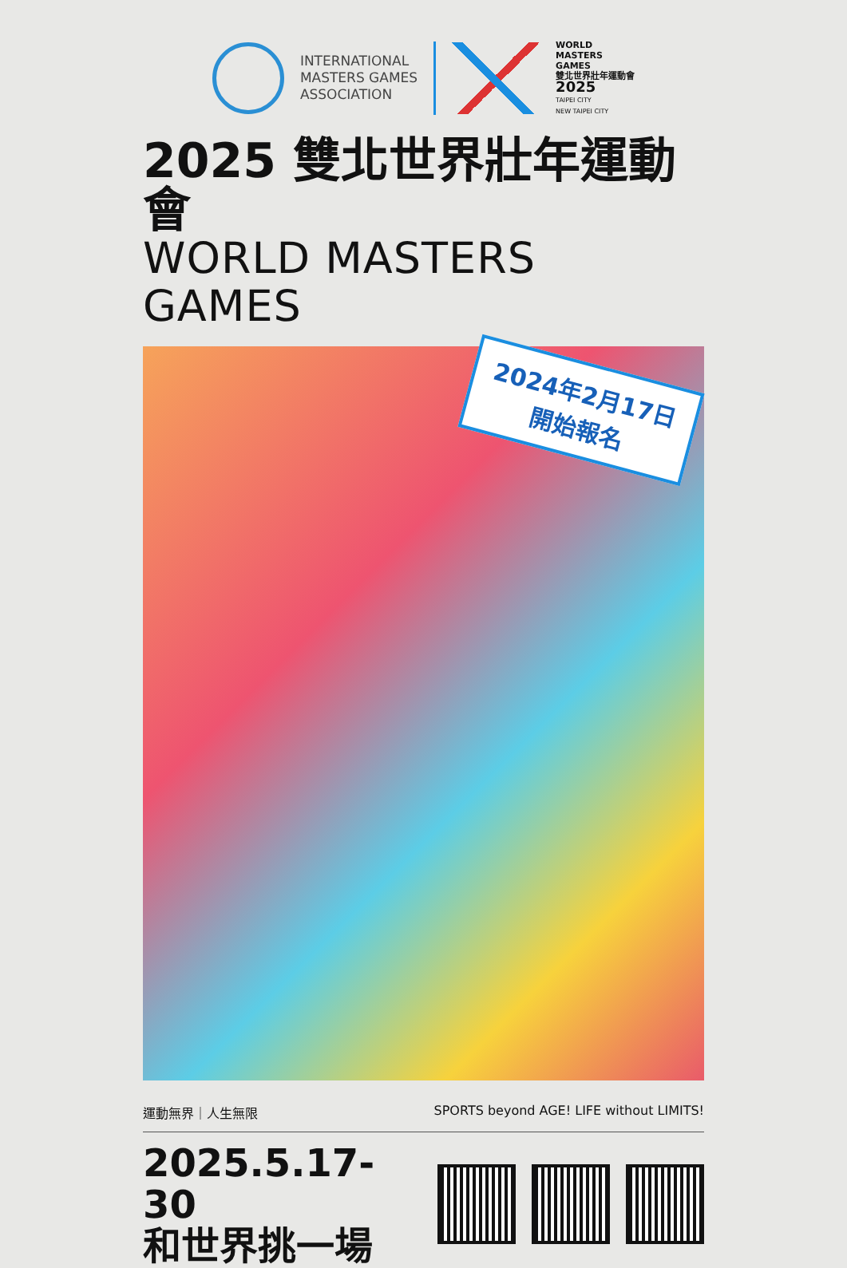INTERNATIONAL
MASTERS GAMES
ASSOCIATION
WORLD
MASTERS
GAMES
雙北世界壯年運動會
2025
TAIPEI CITY
NEW TAIPEI CITY
2025 雙北世界壯年運動會
WORLD MASTERS GAMES
2024年2月17日
開始報名
運動無界｜人生無限 SPORTS beyond AGE! LIFE without LIMITS!
2025.5.17-30
和世界挑一場